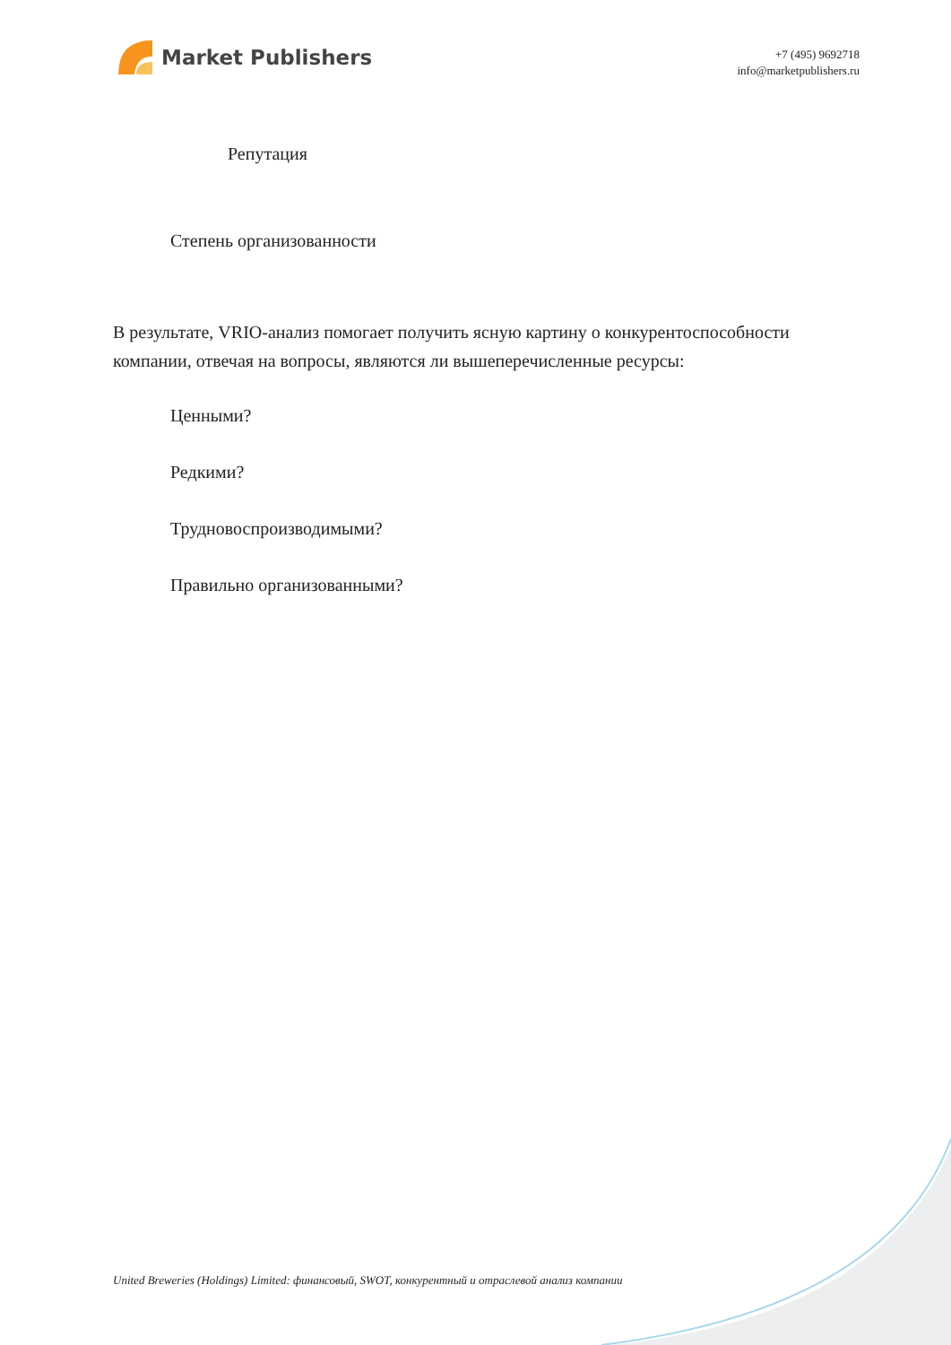Market Publishers
+7 (495) 9692718
info@marketpublishers.ru
Репутация
Степень организованности
В результате, VRIO-анализ помогает получить ясную картину о конкурентоспособности компании, отвечая на вопросы, являются ли вышеперечисленные ресурсы:
Ценными?
Редкими?
Трудновоспроизводимыми?
Правильно организованными?
United Breweries (Holdings) Limited: финансовый, SWOT, конкурентный и отраслевой анализ компании